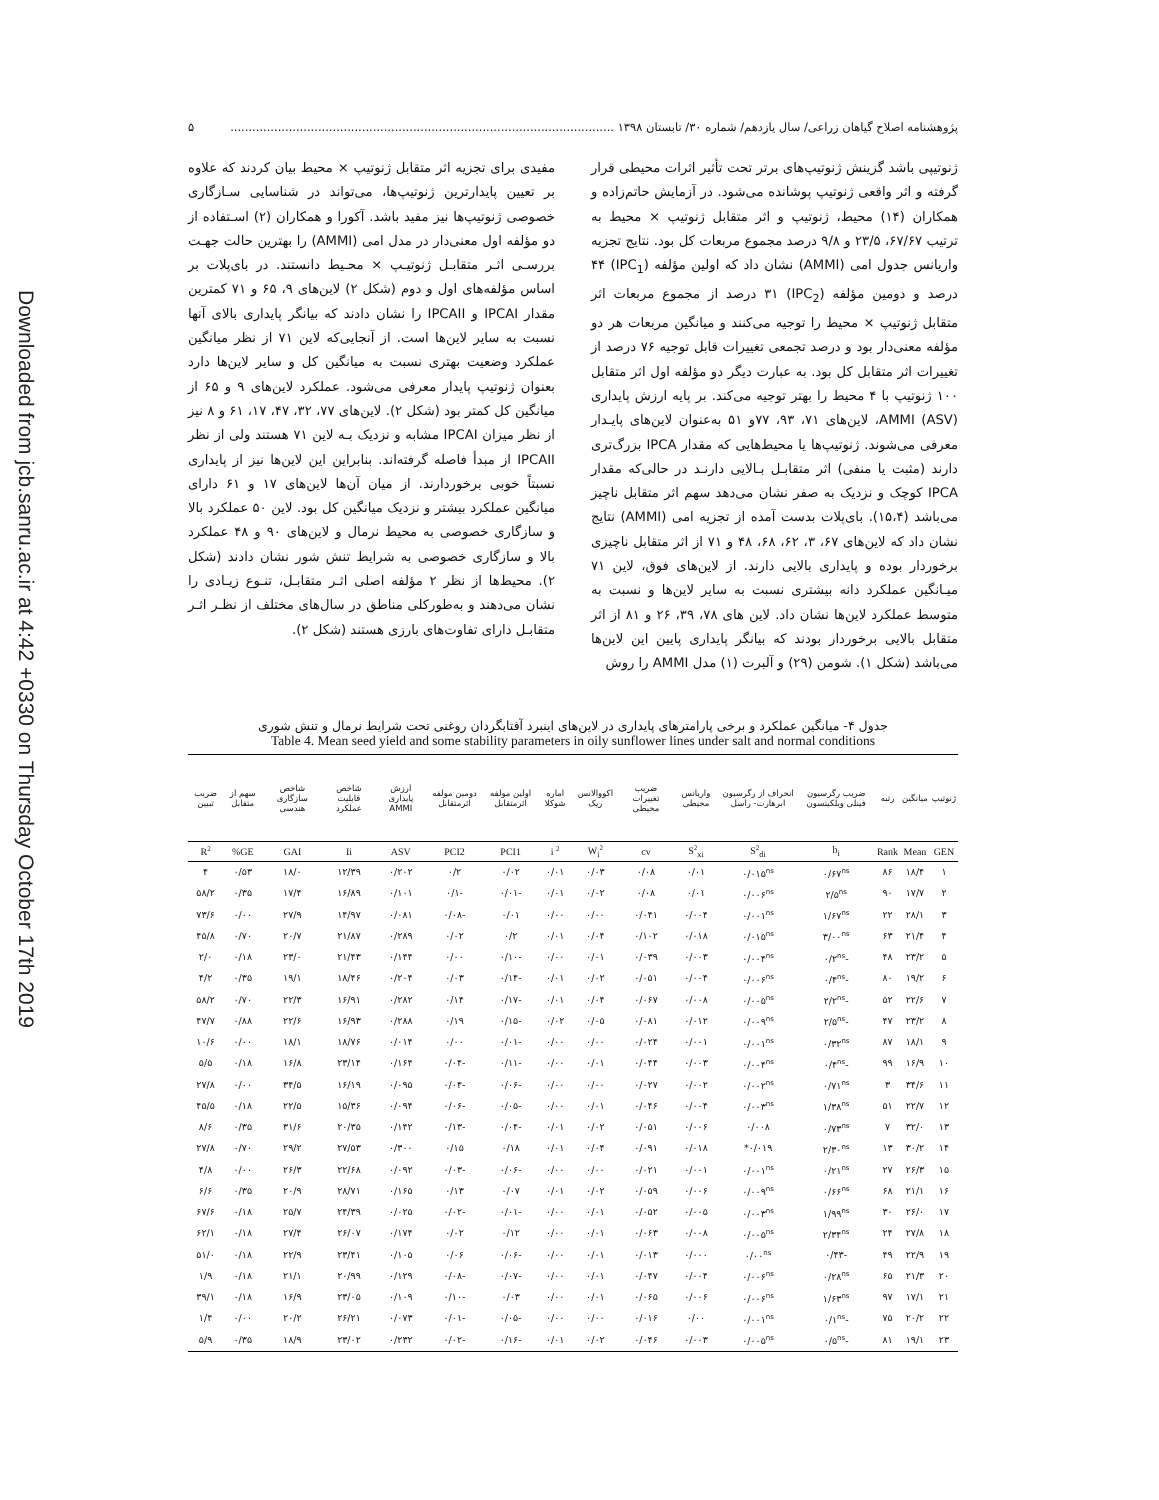Downloaded from jcb.sanru.ac.ir at 4:42 +0330 on Thursday October 17th 2019
پژوهشنامه اصلاح گیاهان زراعی/ سال یازدهم/ شماره ۳۰/ تابستان ۱۳۹۸ ......................................................................................................... ۵
ژنوتیپی باشد گزینش ژنوتیپ‌های برتر تحت تأثیر اثرات محیطی قرار گرفته و اثر واقعی ژنوتیپ پوشانده می‌شود. در آزمایش حاتم‌زاده و همکاران (۱۴) محیط، ژنوتیپ و اثر متقابل ژنوتیپ × محیط به ترتیب ۶۷/۶۷، ۲۳/۵ و ۹/۸ درصد مجموع مربعات کل بود. نتایج تجزیه واریانس جدول امی (AMMI) نشان داد که اولین مؤلفه (IPC<sub>1</sub>) ۴۴ درصد و دومین مؤلفه (IPC<sub>2</sub>) ۳۱ درصد از مجموع مربعات اثر متقابل ژنوتیپ × محیط را توجیه می‌کنند و میانگین مربعات هر دو مؤلفه معنی‌دار بود و درصد تجمعی تغییرات قابل توجیه ۷۶ درصد از تغییرات اثر متقابل کل بود. به عبارت دیگر دو مؤلفه اول اثر متقابل ۱۰۰ ژنوتیپ با ۴ محیط را بهتر توجیه می‌کند. بر پایه ارزش پایداری AMMI (ASV)، لاین‌های ۷۱، ۹۳، ۷۷و ۵۱ به‌عنوان لاین‌های پایـدار معرفی می‌شوند. ژنوتیپ‌ها یا محیط‌هایی که مقدار IPCA بزرگ‌تری دارند (مثبت یا منفی) اثر متقابـل بـالایی دارنـد در حالی‌که مقدار IPCA کوچک و نزدیک به صفر نشان می‌دهد سهم اثر متقابل ناچیز می‌باشد (۱۵،۴). بای‌پلات بدست آمده از تجزیه امی (AMMI) نتایج نشان داد که لاین‌های ۶۷، ۳، ۶۲، ۶۸، ۴۸ و ۷۱ از اثر متقابل ناچیزی برخوردار بوده و پایداری بالایی دارند. از لاین‌های فوق، لاین ۷۱ میـانگین عملکرد دانه بیشتری نسبت به سایر لاین‌ها و نسبت به متوسط عملکرد لاین‌ها نشان داد. لاین های ۷۸، ۳۹، ۲۶ و ۸۱ از اثر متقابل بالایی برخوردار بودند که بیانگر پایداری پایین این لاین‌ها می‌باشد (شکل ۱). شومن (۲۹) و آلبرت (۱) مدل AMMI را روش
مفیدی برای تجزیه اثر متقابل ژنوتیپ × محیط بیان کردند که علاوه بر تعیین پایدارترین ژنوتیپ‌ها، می‌تواند در شناسایی سـازگاری خصوصی ژنوتیپ‌ها نیز مفید باشد. آکورا و همکاران (۲) اسـتفاده از دو مؤلفه اول معنی‌دار در مدل امی (AMMI) را بهترین حالت جهـت بررسـی اثـر متقابـل ژنوتیـپ × محـیط دانستند. در بای‌پلات بر اساس مؤلفه‌های اول و دوم (شکل ۲) لاین‌های ۹، ۶۵ و ۷۱ کمترین مقدار IPCAI و IPCAII را نشان دادند که بیانگر پایداری بالای آنها نسبت به سایر لاین‌ها است. از آنجایی‌که لاین ۷۱ از نظر میانگین عملکرد وضعیت بهتری نسبت به میانگین کل و سایر لاین‌ها دارد بعنوان ژنوتیپ پایدار معرفی می‌شود. عملکرد لاین‌های ۹ و ۶۵ از میانگین کل کمتر بود (شکل ۲). لاین‌های ۷۷، ۳۲، ۴۷، ۱۷، ۶۱ و ۸ نیز از نظر میزان IPCAI مشابه و نزدیک بـه لاین ۷۱ هستند ولی از نظر IPCAII از مبدأ فاصله گرفته‌اند. بنابراین این لاین‌ها نیز از پایداری نسبتاً خوبی برخوردارند. از میان آن‌ها لاین‌های ۱۷ و ۶۱ دارای میانگین عملکرد بیشتر و نزدیک میانگین کل بود. لاین ۵۰ عملکرد بالا و سازگاری خصوصی به محیط نرمال و لاین‌های ۹۰ و ۴۸ عملکرد بالا و سازگاری خصوصی به شرایط تنش شور نشان دادند (شکل ۲). محیط‌ها از نظر ۲ مؤلفه اصلی اثـر متقابـل، تنـوع زیـادی را نشان می‌دهند و به‌طورکلی مناطق در سال‌های مختلف از نظـر اثـر متقابـل دارای تفاوت‌های بارزی هستند (شکل ۲).
جدول ۴- میانگین عملکرد و برخی پارامترهای پایداری در لاین‌های اینبرد آفتابگردان روغنی تحت شرایط نرمال و تنش شوری
Table 4. Mean seed yield and some stability parameters in oily sunflower lines under salt and normal conditions
| ژنوتیپ | میانگین | رتبه | ضریب رگرسیون فینلی ویلکینسون | انحراف از رگرسیون ابرهارت- راسل | واریانس محیطی | ضریب تغییرات محیطی | اکووالانس ریک | اماره شوکلا | اولین مولفه اثرمتقابل | دومین مولفه اثرمتقابل | ارزش پایداری AMMI | شاخص قابلیت عملکرد | شاخص سازگاری هندسی | سهم از متقابل | ضریب تبیین |
| --- | --- | --- | --- | --- | --- | --- | --- | --- | --- | --- | --- | --- | --- | --- | --- |
| GEN | Mean | Rank | b<sub>i</sub> | S<sup>2</sup><sub>di</sub> | S<sup>2</sup><sub>xi</sub> | cv | W<sub>i</sub><sup>2</sup> | i <sup>2</sup> | PCI1 | PCI2 | ASV | Ii | GAI | GE% | R<sup>2</sup> |
| ۱ | ۱۸/۴ | ۸۶ | ۰/۶۷<sup>ns</sup> | ۰/۰۱۵<sup>ns</sup> | ۰/۰۱ | ۰/۰۸ | ۰/۰۳ | ۰/۰۱ | ۰/۰۲ | ۰/۲ | ۰/۲۰۲ | ۱۲/۳۹ | ۱۸/۰ | ۰/۵۳ | ۴ |
| ۲ | ۱۷/۷ | ۹۰ | ۲/۵<sup>ns</sup> | ۰/۰۰۶<sup>ns</sup> | ۰/۰۱ | ۰/۰۸ | ۰/۰۲ | ۰/۰۱ | -۰/۰۱ | -۰/۱ | ۰/۱۰۱ | ۱۶/۸۹ | ۱۷/۴ | ۰/۳۵ | ۵۸/۲ |
| ۳ | ۲۸/۱ | ۲۲ | ۱/۶۷<sup>ns</sup> | ۰/۰۰۱<sup>ns</sup> | ۰/۰۰۴ | ۰/۰۴۱ | ۰/۰۰ | ۰/۰۰ | ۰/۰۱ | -۰/۰۸ | ۰/۰۸۱ | ۱۴/۹۷ | ۲۷/۹ | ۰/۰۰ | ۷۳/۶ |
| ۴ | ۲۱/۴ | ۶۳ | ۳/۰۰<sup>ns</sup> | ۰/۰۱۵<sup>ns</sup> | ۰/۰۱۸ | ۰/۱۰۲ | ۰/۰۴ | ۰/۰۱ | ۰/۲ | ۰/۰۲ | ۰/۲۸۹ | ۲۱/۸۷ | ۲۰/۷ | ۰/۷۰ | ۴۵/۸ |
| ۵ | ۲۳/۲ | ۴۸ | -۰/۲<sup>ns</sup> | ۰/۰۰۴<sup>ns</sup> | ۰/۰۰۳ | ۰/۰۳۹ | ۰/۰۱ | ۰/۰۰ | -۰/۱۰ | ۰/۰۰ | ۰/۱۴۴ | ۲۱/۴۳ | ۲۳/۰ | ۰/۱۸ | ۲/۰ |
| ۶ | ۱۹/۲ | ۸۰ | -۰/۴<sup>ns</sup> | ۰/۰۰۶<sup>ns</sup> | ۰/۰۰۴ | ۰/۰۵۱ | ۰/۰۲ | ۰/۰۱ | -۰/۱۴ | ۰/۰۳ | ۰/۲۰۴ | ۱۸/۴۶ | ۱۹/۱ | ۰/۳۵ | ۴/۲ |
| ۷ | ۲۲/۶ | ۵۲ | -۲/۲<sup>ns</sup> | ۰/۰۰۵<sup>ns</sup> | ۰/۰۰۸ | ۰/۰۶۷ | ۰/۰۴ | ۰/۰۱ | -۰/۱۷ | ۰/۱۴ | ۰/۲۸۲ | ۱۶/۹۱ | ۲۲/۳ | ۰/۷۰ | ۵۸/۲ |
| ۸ | ۲۳/۲ | ۴۷ | -۲/۵<sup>ns</sup> | ۰/۰۰۹<sup>ns</sup> | ۰/۰۱۲ | ۰/۰۸۱ | ۰/۰۵ | ۰/۰۲ | -۰/۱۵ | ۰/۱۹ | ۰/۲۸۸ | ۱۶/۹۳ | ۲۲/۶ | ۰/۸۸ | ۴۷/۷ |
| ۹ | ۱۸/۱ | ۸۷ | ۰/۳۲<sup>ns</sup> | ۰/۰۰۱<sup>ns</sup> | ۰/۰۰۱ | ۰/۰۲۴ | ۰/۰۰ | ۰/۰۰ | -۰/۰۱ | ۰/۰۰ | ۰/۰۱۴ | ۱۸/۷۶ | ۱۸/۱ | ۰/۰۰ | ۱۰/۶ |
| ۱۰ | ۱۶/۹ | ۹۹ | -۰/۴<sup>ns</sup> | ۰/۰۰۴<sup>ns</sup> | ۰/۰۰۳ | ۰/۰۴۴ | ۰/۰۱ | ۰/۰۰ | -۰/۱۱ | -۰/۰۴ | ۰/۱۶۴ | ۲۳/۱۴ | ۱۶/۸ | ۰/۱۸ | ۵/۵ |
| ۱۱ | ۳۴/۶ | ۳ | ۰/۷۱<sup>ns</sup> | ۰/۰۰۲<sup>ns</sup> | ۰/۰۰۲ | ۰/۰۲۷ | ۰/۰۰ | ۰/۰۰ | -۰/۰۶ | -۰/۰۴ | ۰/۰۹۵ | ۱۶/۱۹ | ۳۴/۵ | ۰/۰۰ | ۲۷/۸ |
| ۱۲ | ۲۲/۷ | ۵۱ | ۱/۳۸<sup>ns</sup> | ۰/۰۰۳<sup>ns</sup> | ۰/۰۰۴ | ۰/۰۴۶ | ۰/۰۱ | ۰/۰۰ | -۰/۰۵ | -۰/۰۶ | ۰/۰۹۴ | ۱۵/۳۶ | ۲۲/۵ | ۰/۱۸ | ۴۵/۵ |
| ۱۳ | ۳۲/۰ | ۷ | ۰/۷۳<sup>ns</sup> | ۰/۰۰۸ | ۰/۰۰۶ | ۰/۰۵۱ | ۰/۰۲ | ۰/۰۱ | -۰/۰۴ | -۰/۱۳ | ۰/۱۴۲ | ۲۰/۳۵ | ۳۱/۶ | ۰/۳۵ | ۸/۶ |
| ۱۴ | ۳۰/۲ | ۱۳ | ۲/۳۰<sup>ns</sup> | ۰/۰۱۹* | ۰/۰۱۸ | ۰/۰۹۱ | ۰/۰۴ | ۰/۰۱ | ۰/۱۸ | ۰/۱۵ | ۰/۳۰۰ | ۲۷/۵۳ | ۲۹/۲ | ۰/۷۰ | ۲۷/۸ |
| ۱۵ | ۲۶/۳ | ۲۷ | ۰/۲۱<sup>ns</sup> | ۰/۰۰۱<sup>ns</sup> | ۰/۰۰۱ | ۰/۰۲۱ | ۰/۰۰ | ۰/۰۰ | -۰/۰۶ | -۰/۰۳ | ۰/۰۹۲ | ۲۲/۶۸ | ۲۶/۳ | ۰/۰۰ | ۴/۸ |
| ۱۶ | ۲۱/۱ | ۶۸ | ۰/۶۶<sup>ns</sup> | ۰/۰۰۹<sup>ns</sup> | ۰/۰۰۶ | ۰/۰۵۹ | ۰/۰۲ | ۰/۰۱ | ۰/۰۷ | ۰/۱۳ | ۰/۱۶۵ | ۲۸/۷۱ | ۲۰/۹ | ۰/۳۵ | ۶/۶ |
| ۱۷ | ۲۶/۰ | ۳۰ | ۱/۹۹<sup>ns</sup> | ۰/۰۰۳<sup>ns</sup> | ۰/۰۰۵ | ۰/۰۵۲ | ۰/۰۱ | ۰/۰۰ | -۰/۰۱ | -۰/۰۲ | ۰/۰۲۵ | ۲۴/۳۹ | ۲۵/۷ | ۰/۱۸ | ۶۷/۶ |
| ۱۸ | ۲۷/۸ | ۲۴ | ۲/۳۴<sup>ns</sup> | ۰/۰۰۵<sup>ns</sup> | ۰/۰۰۸ | ۰/۰۶۳ | ۰/۰۱ | ۰/۰۰ | ۰/۱۲ | ۰/۰۲ | ۰/۱۷۴ | ۲۶/۰۷ | ۲۷/۴ | ۰/۱۸ | ۶۲/۱ |
| ۱۹ | ۲۲/۹ | ۴۹ | -۰/۴۳ | ۰/۰۰<sup>ns</sup> | ۰/۰۰۰ | ۰/۰۱۳ | ۰/۰۱ | ۰/۰۰ | -۰/۰۶ | ۰/۰۶ | ۰/۱۰۵ | ۲۳/۴۱ | ۲۲/۹ | ۰/۱۸ | ۵۱/۰ |
| ۲۰ | ۲۱/۳ | ۶۵ | ۰/۲۸<sup>ns</sup> | ۰/۰۰۶<sup>ns</sup> | ۰/۰۰۴ | ۰/۰۴۷ | ۰/۰۱ | ۰/۰۰ | -۰/۰۷ | -۰/۰۸ | ۰/۱۲۹ | ۲۰/۹۹ | ۲۱/۱ | ۰/۱۸ | ۱/۹ |
| ۲۱ | ۱۷/۱ | ۹۷ | ۱/۶۳<sup>ns</sup> | ۰/۰۰۶<sup>ns</sup> | ۰/۰۰۶ | ۰/۰۶۵ | ۰/۰۱ | ۰/۰۰ | ۰/۰۳ | -۰/۱۰ | ۰/۱۰۹ | ۲۳/۰۵ | ۱۶/۹ | ۰/۱۸ | ۳۹/۱ |
| ۲۲ | ۲۰/۲ | ۷۵ | -۰/۱<sup>ns</sup> | ۰/۰۰۱<sup>ns</sup> | ۰/۰۰ | ۰/۰۱۶ | ۰/۰۰ | ۰/۰۰ | -۰/۰۵ | -۰/۰۱ | ۰/۰۷۳ | ۲۶/۲۱ | ۲۰/۲ | ۰/۰۰ | ۱/۴ |
| ۲۳ | ۱۹/۱ | ۸۱ | -۰/۵<sup>ns</sup> | ۰/۰۰۵<sup>ns</sup> | ۰/۰۰۳ | ۰/۰۴۶ | ۰/۰۲ | ۰/۰۱ | -۰/۱۶ | -۰/۰۲ | ۰/۲۳۲ | ۲۳/۰۲ | ۱۸/۹ | ۰/۳۵ | ۵/۹ |